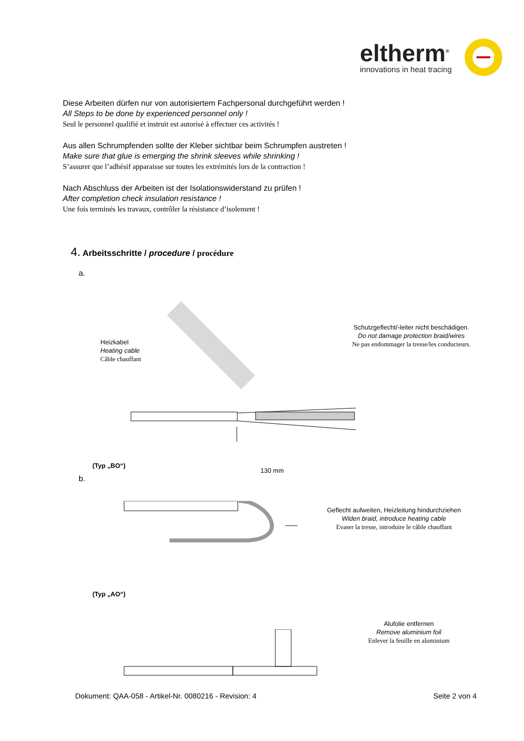eltherm<sup>®</sup>
innovations in heat tracing
Diese Arbeiten dürfen nur von autorisiertem Fachpersonal durchgeführt werden !
All Steps to be done by experienced personnel only !
Seul le personnel qualifié et instruit est autorisé à effectuer ces activités !
Aus allen Schrumpfenden sollte der Kleber sichtbar beim Schrumpfen austreten !
Make sure that glue is emerging the shrink sleeves while shrinking !
S’assurer que l’adhésif apparaisse sur toutes les extrémités lors de la contraction !
Nach Abschluss der Arbeiten ist der Isolationswiderstand zu prüfen !
After completion check insulation resistance !
Une fois terminés les travaux, contrôler la résistance d’isolement !
4. Arbeitsschritte / procedure / procédure
a.
Heizkabel
Heating cable
Câble chauffant
Schutzgeflecht/-leiter nicht beschädigen.
Do not damage protection braid/wires
Ne pas endommager la tresse/les conducteurs.
130 mm
b.
(Typ „BO“)
Geflecht aufweiten, Heizleitung hindurchziehen
Widen braid, introduce heating cable
Evaser la tresse, introduire le câble chauffant
(Typ „AO“)
Alufolie entfernen
Remove aluminium foil
Enlever la feuille en aluminium
Dokument: QAA-058 - Artikel-Nr. 0080216 - Revision: 4 Seite 2 von 4